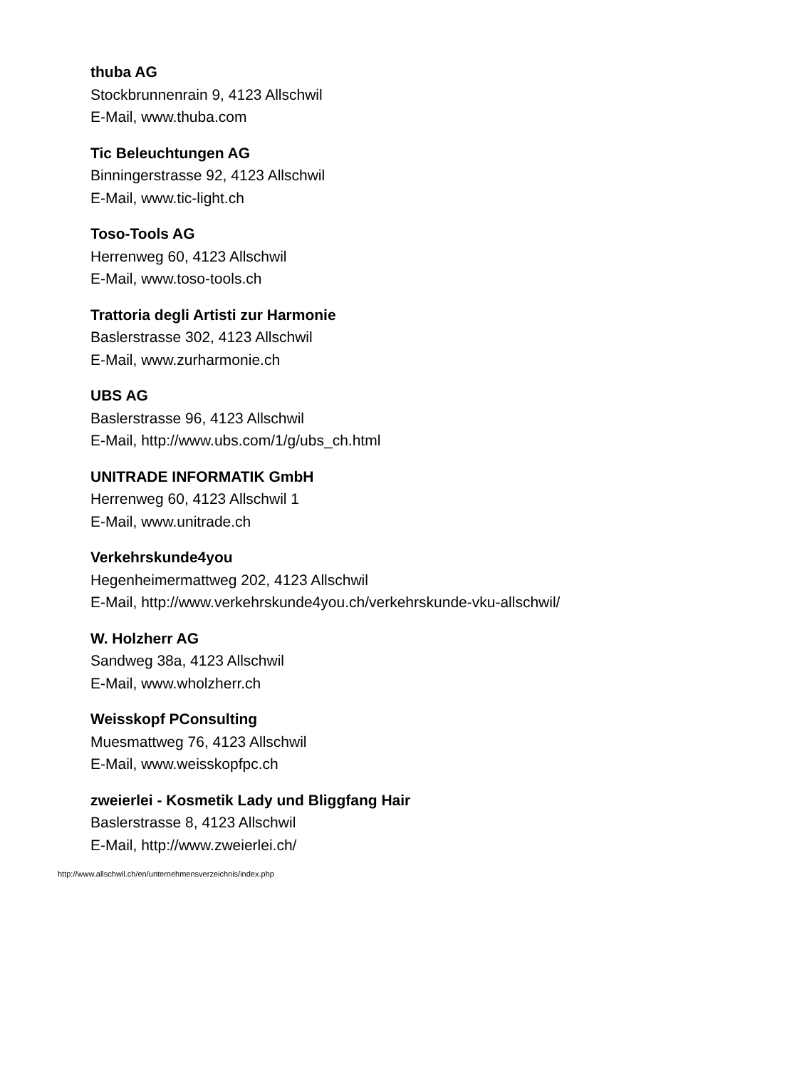thuba AG
Stockbrunnenrain 9, 4123 Allschwil
E-Mail, www.thuba.com
Tic Beleuchtungen AG
Binningerstrasse 92, 4123 Allschwil
E-Mail, www.tic-light.ch
Toso-Tools AG
Herrenweg 60, 4123 Allschwil
E-Mail, www.toso-tools.ch
Trattoria degli Artisti zur Harmonie
Baslerstrasse 302, 4123 Allschwil
E-Mail, www.zurharmonie.ch
UBS AG
Baslerstrasse 96, 4123 Allschwil
E-Mail, http://www.ubs.com/1/g/ubs_ch.html
UNITRADE INFORMATIK GmbH
Herrenweg 60, 4123 Allschwil 1
E-Mail, www.unitrade.ch
Verkehrskunde4you
Hegenheimermattweg 202, 4123 Allschwil
E-Mail, http://www.verkehrskunde4you.ch/verkehrskunde-vku-allschwil/
W. Holzherr AG
Sandweg 38a, 4123 Allschwil
E-Mail, www.wholzherr.ch
Weisskopf PConsulting
Muesmattweg 76, 4123 Allschwil
E-Mail, www.weisskopfpc.ch
zweierlei - Kosmetik Lady und Bliggfang Hair
Baslerstrasse 8, 4123 Allschwil
E-Mail, http://www.zweierlei.ch/
http://www.allschwil.ch/en/unternehmensverzeichnis/index.php